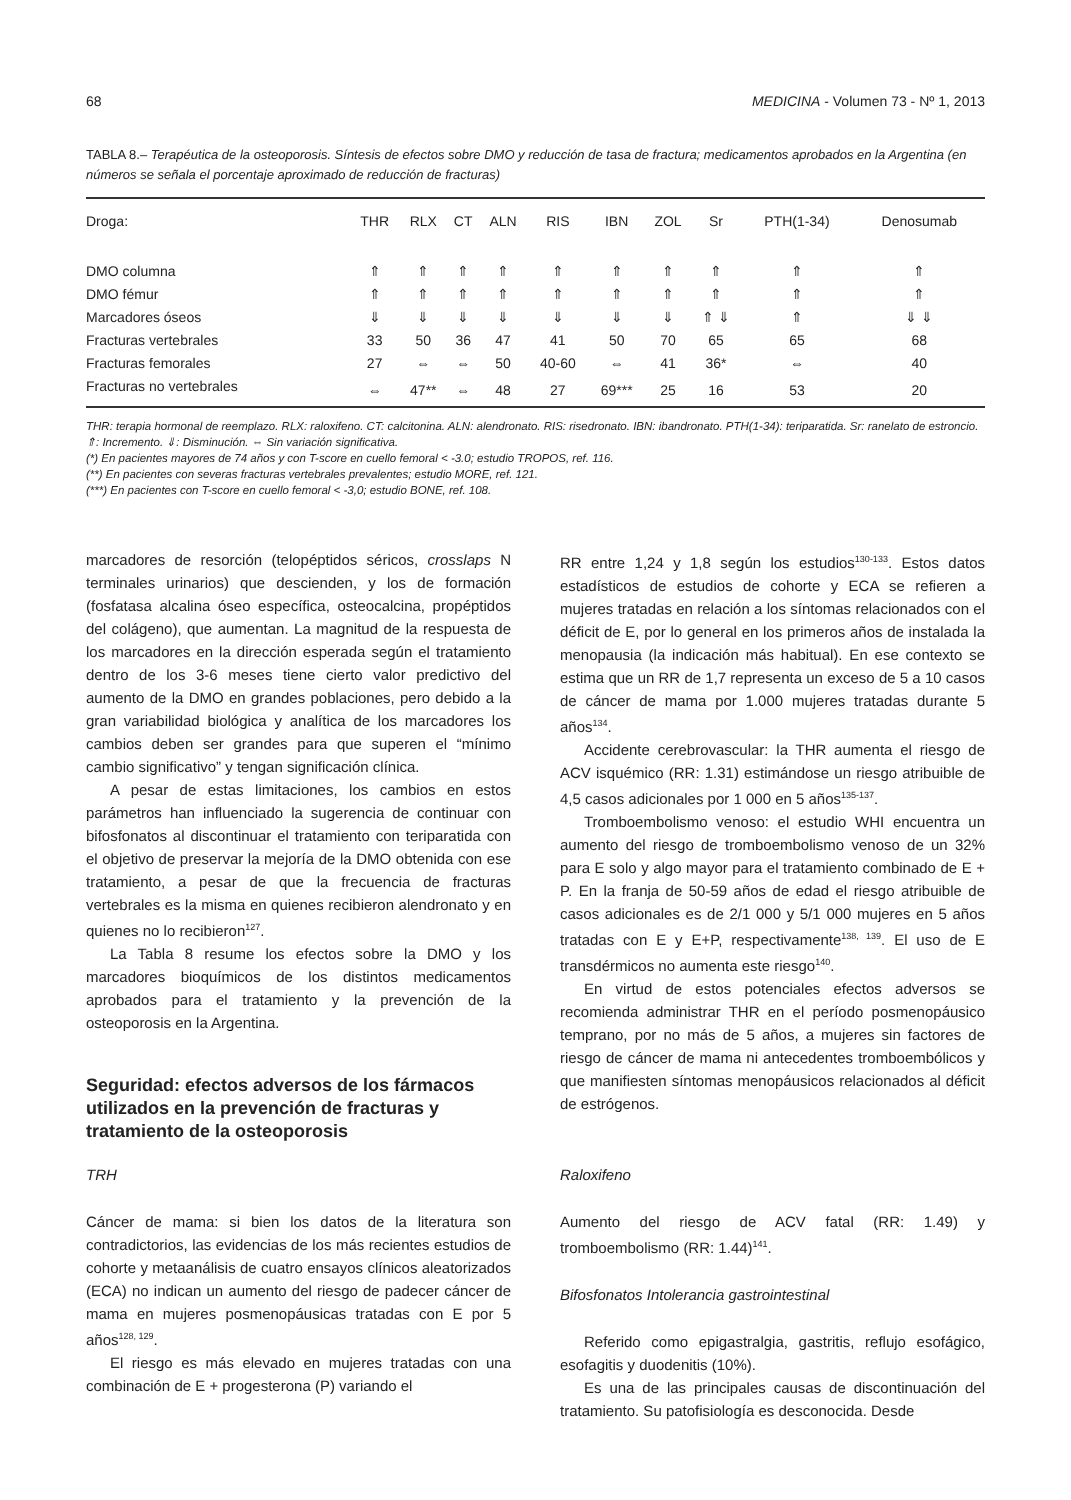68 MEDICINA - Volumen 73 - Nº 1, 2013
TABLA 8.– Terapéutica de la osteoporosis. Síntesis de efectos sobre DMO y reducción de tasa de fractura; medicamentos aprobados en la Argentina (en números se señala el porcentaje aproximado de reducción de fracturas)
| Droga: | THR | RLX | CT | ALN | RIS | IBN | ZOL | Sr | PTH(1-34) | Denosumab |
| --- | --- | --- | --- | --- | --- | --- | --- | --- | --- | --- |
| DMO columna | ⇑ | ⇑ | ⇑ | ⇑ | ⇑ | ⇑ | ⇑ | ⇑ | ⇑ | ⇑ |
| DMO fémur | ⇑ | ⇑ | ⇑ | ⇑ | ⇑ | ⇑ | ⇑ | ⇑ | ⇑ | ⇑ |
| Marcadores óseos | ⇓ | ⇓ | ⇓ | ⇓ | ⇓ | ⇓ | ⇓ | ⇑ ⇓ | ⇑ | ⇓ ⇓ |
| Fracturas vertebrales | 33 | 50 | 36 | 47 | 41 | 50 | 70 | 65 | 65 | 68 |
| Fracturas femorales | 27 | ⇔ | ⇔ | 50 | 40-60 | ⇔ | 41 | 36* | ⇔ | 40 |
| Fracturas no vertebrales | ⇔ | 47** | ⇔ | 48 | 27 | 69*** | 25 | 16 | 53 | 20 |
THR: terapia hormonal de reemplazo. RLX: raloxifeno. CT: calcitonina. ALN: alendronato. RIS: risedronato. IBN: ibandronato. PTH(1-34): teriparatida. Sr: ranelato de estroncio. ⇑: Incremento. ⇓: Disminución. ⇔ Sin variación significativa.
(*) En pacientes mayores de 74 años y con T-score en cuello femoral < -3.0; estudio TROPOS, ref. 116.
(**) En pacientes con severas fracturas vertebrales prevalentes; estudio MORE, ref. 121.
(***) En pacientes con T-score en cuello femoral < -3,0; estudio BONE, ref. 108.
marcadores de resorción (telopéptidos séricos, crosslaps N terminales urinarios) que descienden, y los de formación (fosfatasa alcalina óseo específica, osteocalcina, propéptidos del colágeno), que aumentan. La magnitud de la respuesta de los marcadores en la dirección esperada según el tratamiento dentro de los 3-6 meses tiene cierto valor predictivo del aumento de la DMO en grandes poblaciones, pero debido a la gran variabilidad biológica y analítica de los marcadores los cambios deben ser grandes para que superen el “mínimo cambio significativo” y tengan significación clínica.
A pesar de estas limitaciones, los cambios en estos parámetros han influenciado la sugerencia de continuar con bifosfonatos al discontinuar el tratamiento con teriparatida con el objetivo de preservar la mejoría de la DMO obtenida con ese tratamiento, a pesar de que la frecuencia de fracturas vertebrales es la misma en quienes recibieron alendronato y en quienes no lo recibieron<sup>127</sup>.
La Tabla 8 resume los efectos sobre la DMO y los marcadores bioquímicos de los distintos medicamentos aprobados para el tratamiento y la prevención de la osteoporosis en la Argentina.
Seguridad: efectos adversos de los fármacos utilizados en la prevención de fracturas y tratamiento de la osteoporosis
TRH
Cáncer de mama: si bien los datos de la literatura son contradictorios, las evidencias de los más recientes estudios de cohorte y metaanálisis de cuatro ensayos clínicos aleatorizados (ECA) no indican un aumento del riesgo de padecer cáncer de mama en mujeres posmenopáusicas tratadas con E por 5 años<sup>128, 129</sup>.
El riesgo es más elevado en mujeres tratadas con una combinación de E + progesterona (P) variando el
RR entre 1,24 y 1,8 según los estudios<sup>130-133</sup>. Estos datos estadísticos de estudios de cohorte y ECA se refieren a mujeres tratadas en relación a los síntomas relacionados con el déficit de E, por lo general en los primeros años de instalada la menopausia (la indicación más habitual). En ese contexto se estima que un RR de 1,7 representa un exceso de 5 a 10 casos de cáncer de mama por 1.000 mujeres tratadas durante 5 años<sup>134</sup>.
Accidente cerebrovascular: la THR aumenta el riesgo de ACV isquémico (RR: 1.31) estimándose un riesgo atribuible de 4,5 casos adicionales por 1 000 en 5 años<sup>135-137</sup>.
Tromboembolismo venoso: el estudio WHI encuentra un aumento del riesgo de tromboembolismo venoso de un 32% para E solo y algo mayor para el tratamiento combinado de E + P. En la franja de 50-59 años de edad el riesgo atribuible de casos adicionales es de 2/1 000 y 5/1 000 mujeres en 5 años tratadas con E y E+P, respectivamente<sup>138, 139</sup>. El uso de E transdérmicos no aumenta este riesgo<sup>140</sup>.
En virtud de estos potenciales efectos adversos se recomienda administrar THR en el período posmenopáusico temprano, por no más de 5 años, a mujeres sin factores de riesgo de cáncer de mama ni antecedentes tromboembólicos y que manifiesten síntomas menopáusicos relacionados al déficit de estrógenos.
Raloxifeno
Aumento del riesgo de ACV fatal (RR: 1.49) y tromboembolismo (RR: 1.44)<sup>141</sup>.
Bifosfonatos Intolerancia gastrointestinal
Referido como epigastralgia, gastritis, reflujo esofágico, esofagitis y duodenitis (10%).
Es una de las principales causas de discontinuación del tratamiento. Su patofisiología es desconocida. Desde